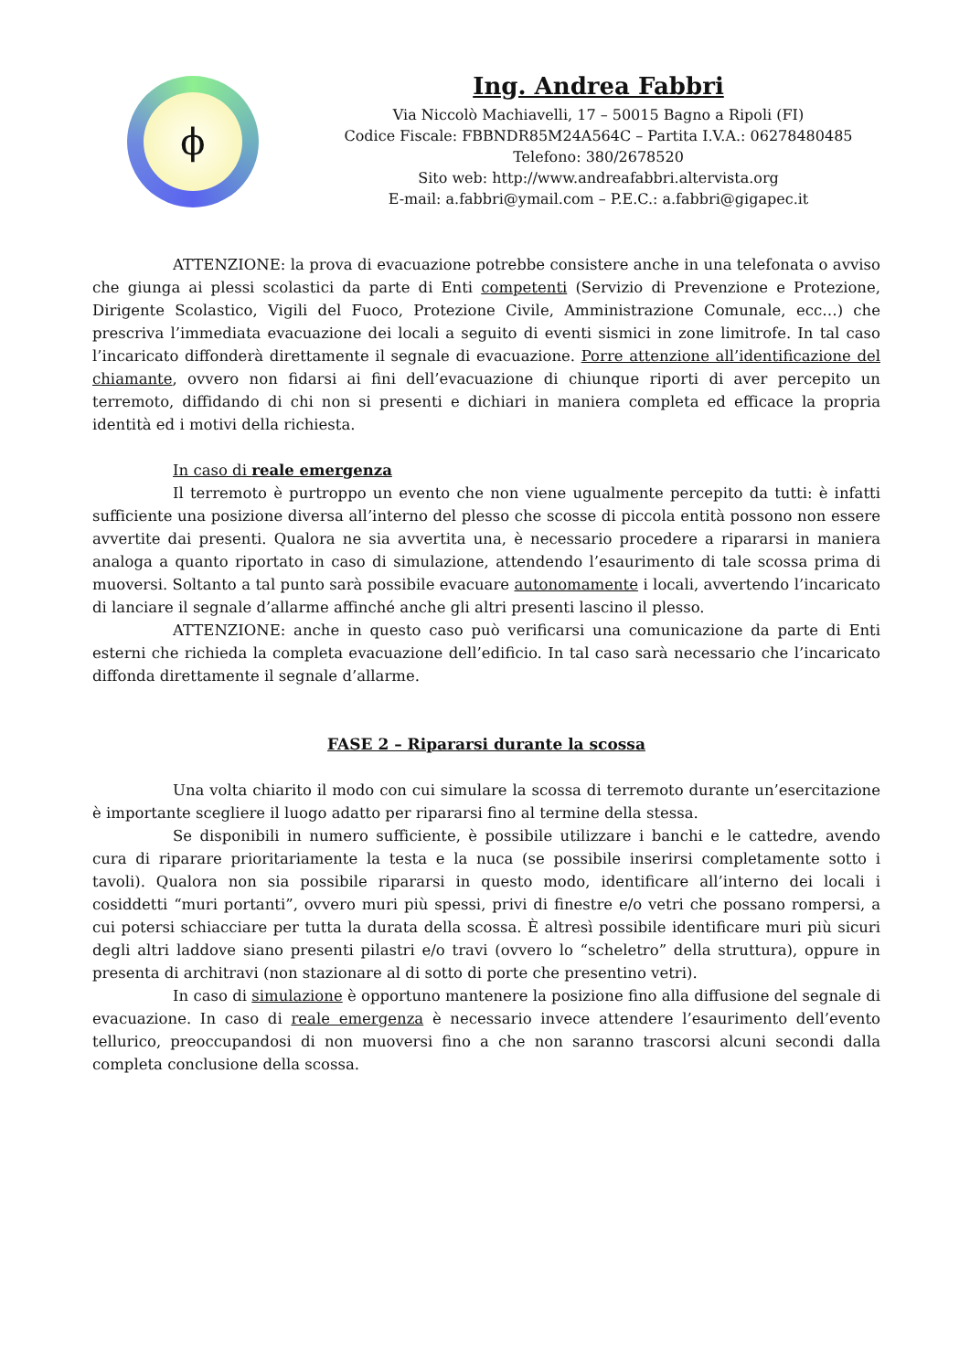ϕ
Ing. Andrea Fabbri
Via Niccolò Machiavelli, 17 – 50015 Bagno a Ripoli (FI)
Codice Fiscale: FBBNDR85M24A564C – Partita I.V.A.: 06278480485
Telefono: 380/2678520
Sito web: http://www.andreafabbri.altervista.org
E-mail: a.fabbri@ymail.com – P.E.C.: a.fabbri@gigapec.it
ATTENZIONE: la prova di evacuazione potrebbe consistere anche in una telefonata o avviso che giunga ai plessi scolastici da parte di Enti competenti (Servizio di Prevenzione e Protezione, Dirigente Scolastico, Vigili del Fuoco, Protezione Civile, Amministrazione Comunale, ecc…) che prescriva l’immediata evacuazione dei locali a seguito di eventi sismici in zone limitrofe. In tal caso l’incaricato diffonderà direttamente il segnale di evacuazione. Porre attenzione all’identificazione del chiamante, ovvero non fidarsi ai fini dell’evacuazione di chiunque riporti di aver percepito un terremoto, diffidando di chi non si presenti e dichiari in maniera completa ed efficace la propria identità ed i motivi della richiesta.
In caso di reale emergenza
Il terremoto è purtroppo un evento che non viene ugualmente percepito da tutti: è infatti sufficiente una posizione diversa all’interno del plesso che scosse di piccola entità possono non essere avvertite dai presenti. Qualora ne sia avvertita una, è necessario procedere a ripararsi in maniera analoga a quanto riportato in caso di simulazione, attendendo l’esaurimento di tale scossa prima di muoversi. Soltanto a tal punto sarà possibile evacuare autonomamente i locali, avvertendo l’incaricato di lanciare il segnale d’allarme affinché anche gli altri presenti lascino il plesso.
ATTENZIONE: anche in questo caso può verificarsi una comunicazione da parte di Enti esterni che richieda la completa evacuazione dell’edificio. In tal caso sarà necessario che l’incaricato diffonda direttamente il segnale d’allarme.
FASE 2 – Ripararsi durante la scossa
Una volta chiarito il modo con cui simulare la scossa di terremoto durante un’esercitazione è importante scegliere il luogo adatto per ripararsi fino al termine della stessa.
Se disponibili in numero sufficiente, è possibile utilizzare i banchi e le cattedre, avendo cura di riparare prioritariamente la testa e la nuca (se possibile inserirsi completamente sotto i tavoli). Qualora non sia possibile ripararsi in questo modo, identificare all’interno dei locali i cosiddetti “muri portanti”, ovvero muri più spessi, privi di finestre e/o vetri che possano rompersi, a cui potersi schiacciare per tutta la durata della scossa. È altresì possibile identificare muri più sicuri degli altri laddove siano presenti pilastri e/o travi (ovvero lo “scheletro” della struttura), oppure in presenta di architravi (non stazionare al di sotto di porte che presentino vetri).
In caso di simulazione è opportuno mantenere la posizione fino alla diffusione del segnale di evacuazione. In caso di reale emergenza è necessario invece attendere l’esaurimento dell’evento tellurico, preoccupandosi di non muoversi fino a che non saranno trascorsi alcuni secondi dalla completa conclusione della scossa.